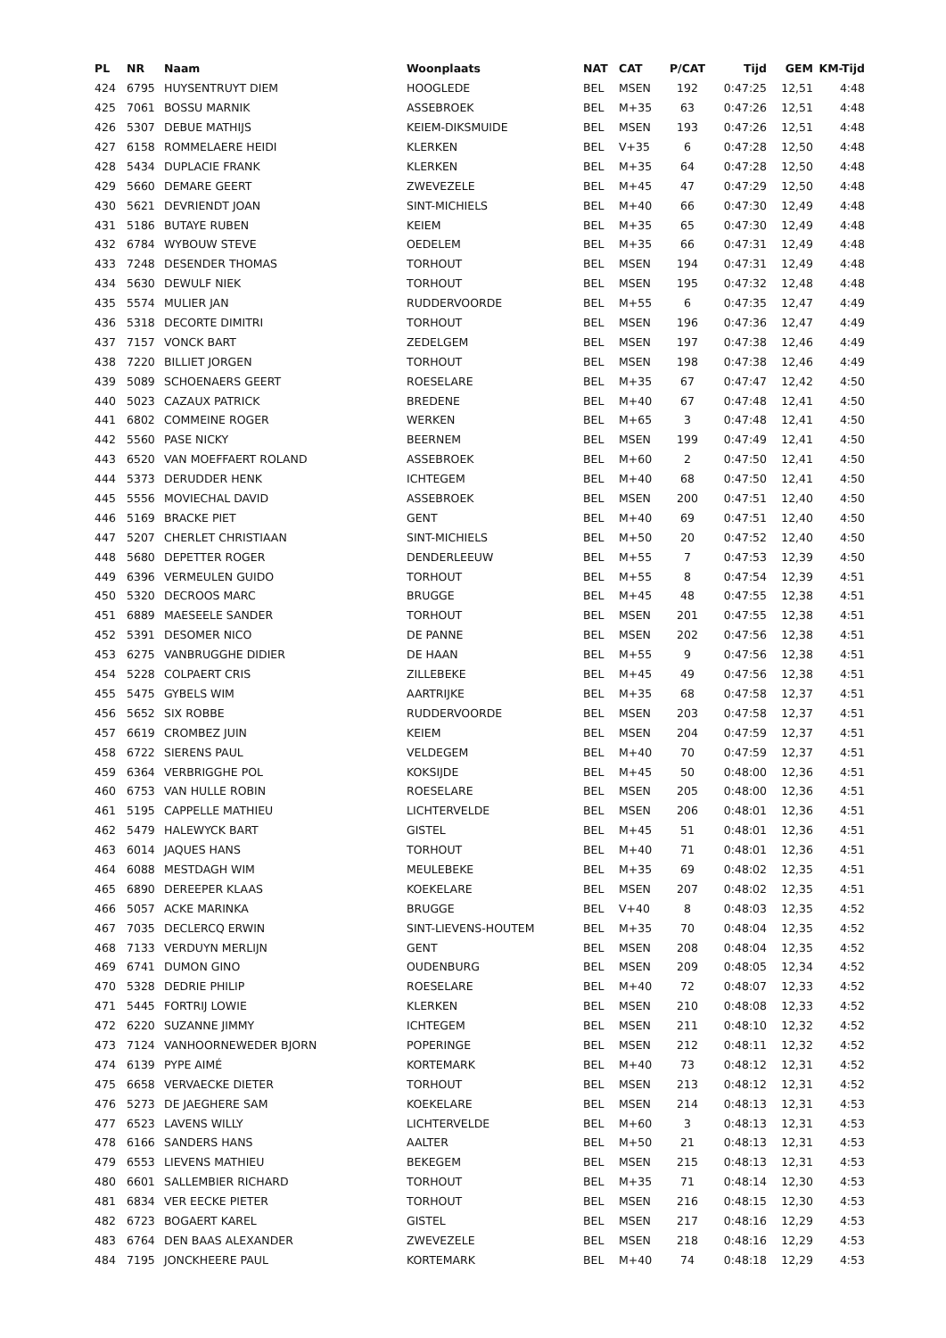| PL | NR | Naam | Woonplaats | NAT | CAT | P/CAT | Tijd | GEM | KM-Tijd |
| --- | --- | --- | --- | --- | --- | --- | --- | --- | --- |
| 424 | 6795 | HUYSENTRUYT DIEM | HOOGLEDE | BEL | MSEN | 192 | 0:47:25 | 12,51 | 4:48 |
| 425 | 7061 | BOSSU MARNIK | ASSEBROEK | BEL | M+35 | 63 | 0:47:26 | 12,51 | 4:48 |
| 426 | 5307 | DEBUE MATHIJS | KEIEM-DIKSMUIDE | BEL | MSEN | 193 | 0:47:26 | 12,51 | 4:48 |
| 427 | 6158 | ROMMELAERE HEIDI | KLERKEN | BEL | V+35 | 6 | 0:47:28 | 12,50 | 4:48 |
| 428 | 5434 | DUPLACIE FRANK | KLERKEN | BEL | M+35 | 64 | 0:47:28 | 12,50 | 4:48 |
| 429 | 5660 | DEMARE GEERT | ZWEVEZELE | BEL | M+45 | 47 | 0:47:29 | 12,50 | 4:48 |
| 430 | 5621 | DEVRIENDT JOAN | SINT-MICHIELS | BEL | M+40 | 66 | 0:47:30 | 12,49 | 4:48 |
| 431 | 5186 | BUTAYE RUBEN | KEIEM | BEL | M+35 | 65 | 0:47:30 | 12,49 | 4:48 |
| 432 | 6784 | WYBOUW STEVE | OEDELEM | BEL | M+35 | 66 | 0:47:31 | 12,49 | 4:48 |
| 433 | 7248 | DESENDER THOMAS | TORHOUT | BEL | MSEN | 194 | 0:47:31 | 12,49 | 4:48 |
| 434 | 5630 | DEWULF NIEK | TORHOUT | BEL | MSEN | 195 | 0:47:32 | 12,48 | 4:48 |
| 435 | 5574 | MULIER JAN | RUDDERVOORDE | BEL | M+55 | 6 | 0:47:35 | 12,47 | 4:49 |
| 436 | 5318 | DECORTE DIMITRI | TORHOUT | BEL | MSEN | 196 | 0:47:36 | 12,47 | 4:49 |
| 437 | 7157 | VONCK BART | ZEDELGEM | BEL | MSEN | 197 | 0:47:38 | 12,46 | 4:49 |
| 438 | 7220 | BILLIET JORGEN | TORHOUT | BEL | MSEN | 198 | 0:47:38 | 12,46 | 4:49 |
| 439 | 5089 | SCHOENAERS GEERT | ROESELARE | BEL | M+35 | 67 | 0:47:47 | 12,42 | 4:50 |
| 440 | 5023 | CAZAUX PATRICK | BREDENE | BEL | M+40 | 67 | 0:47:48 | 12,41 | 4:50 |
| 441 | 6802 | COMMEINE ROGER | WERKEN | BEL | M+65 | 3 | 0:47:48 | 12,41 | 4:50 |
| 442 | 5560 | PASE NICKY | BEERNEM | BEL | MSEN | 199 | 0:47:49 | 12,41 | 4:50 |
| 443 | 6520 | VAN MOEFFAERT ROLAND | ASSEBROEK | BEL | M+60 | 2 | 0:47:50 | 12,41 | 4:50 |
| 444 | 5373 | DERUDDER HENK | ICHTEGEM | BEL | M+40 | 68 | 0:47:50 | 12,41 | 4:50 |
| 445 | 5556 | MOVIECHAL DAVID | ASSEBROEK | BEL | MSEN | 200 | 0:47:51 | 12,40 | 4:50 |
| 446 | 5169 | BRACKE PIET | GENT | BEL | M+40 | 69 | 0:47:51 | 12,40 | 4:50 |
| 447 | 5207 | CHERLET CHRISTIAAN | SINT-MICHIELS | BEL | M+50 | 20 | 0:47:52 | 12,40 | 4:50 |
| 448 | 5680 | DEPETTER ROGER | DENDERLEEUW | BEL | M+55 | 7 | 0:47:53 | 12,39 | 4:50 |
| 449 | 6396 | VERMEULEN GUIDO | TORHOUT | BEL | M+55 | 8 | 0:47:54 | 12,39 | 4:51 |
| 450 | 5320 | DECROOS MARC | BRUGGE | BEL | M+45 | 48 | 0:47:55 | 12,38 | 4:51 |
| 451 | 6889 | MAESEELE SANDER | TORHOUT | BEL | MSEN | 201 | 0:47:55 | 12,38 | 4:51 |
| 452 | 5391 | DESOMER NICO | DE PANNE | BEL | MSEN | 202 | 0:47:56 | 12,38 | 4:51 |
| 453 | 6275 | VANBRUGGHE DIDIER | DE HAAN | BEL | M+55 | 9 | 0:47:56 | 12,38 | 4:51 |
| 454 | 5228 | COLPAERT CRIS | ZILLEBEKE | BEL | M+45 | 49 | 0:47:56 | 12,38 | 4:51 |
| 455 | 5475 | GYBELS WIM | AARTRIJKE | BEL | M+35 | 68 | 0:47:58 | 12,37 | 4:51 |
| 456 | 5652 | SIX ROBBE | RUDDERVOORDE | BEL | MSEN | 203 | 0:47:58 | 12,37 | 4:51 |
| 457 | 6619 | CROMBEZ JUIN | KEIEM | BEL | MSEN | 204 | 0:47:59 | 12,37 | 4:51 |
| 458 | 6722 | SIERENS PAUL | VELDEGEM | BEL | M+40 | 70 | 0:47:59 | 12,37 | 4:51 |
| 459 | 6364 | VERBRIGGHE POL | KOKSIJDE | BEL | M+45 | 50 | 0:48:00 | 12,36 | 4:51 |
| 460 | 6753 | VAN HULLE ROBIN | ROESELARE | BEL | MSEN | 205 | 0:48:00 | 12,36 | 4:51 |
| 461 | 5195 | CAPPELLE MATHIEU | LICHTERVELDE | BEL | MSEN | 206 | 0:48:01 | 12,36 | 4:51 |
| 462 | 5479 | HALEWYCK BART | GISTEL | BEL | M+45 | 51 | 0:48:01 | 12,36 | 4:51 |
| 463 | 6014 | JAQUES HANS | TORHOUT | BEL | M+40 | 71 | 0:48:01 | 12,36 | 4:51 |
| 464 | 6088 | MESTDAGH WIM | MEULEBEKE | BEL | M+35 | 69 | 0:48:02 | 12,35 | 4:51 |
| 465 | 6890 | DEREEPER KLAAS | KOEKELARE | BEL | MSEN | 207 | 0:48:02 | 12,35 | 4:51 |
| 466 | 5057 | ACKE MARINKA | BRUGGE | BEL | V+40 | 8 | 0:48:03 | 12,35 | 4:52 |
| 467 | 7035 | DECLERCQ ERWIN | SINT-LIEVENS-HOUTEM | BEL | M+35 | 70 | 0:48:04 | 12,35 | 4:52 |
| 468 | 7133 | VERDUYN MERLIJN | GENT | BEL | MSEN | 208 | 0:48:04 | 12,35 | 4:52 |
| 469 | 6741 | DUMON GINO | OUDENBURG | BEL | MSEN | 209 | 0:48:05 | 12,34 | 4:52 |
| 470 | 5328 | DEDRIE PHILIP | ROESELARE | BEL | M+40 | 72 | 0:48:07 | 12,33 | 4:52 |
| 471 | 5445 | FORTRIJ LOWIE | KLERKEN | BEL | MSEN | 210 | 0:48:08 | 12,33 | 4:52 |
| 472 | 6220 | SUZANNE JIMMY | ICHTEGEM | BEL | MSEN | 211 | 0:48:10 | 12,32 | 4:52 |
| 473 | 7124 | VANHOORNEWEDER BJORN | POPERINGE | BEL | MSEN | 212 | 0:48:11 | 12,32 | 4:52 |
| 474 | 6139 | PYPE AIMÉ | KORTEMARK | BEL | M+40 | 73 | 0:48:12 | 12,31 | 4:52 |
| 475 | 6658 | VERVAECKE DIETER | TORHOUT | BEL | MSEN | 213 | 0:48:12 | 12,31 | 4:52 |
| 476 | 5273 | DE JAEGHERE SAM | KOEKELARE | BEL | MSEN | 214 | 0:48:13 | 12,31 | 4:53 |
| 477 | 6523 | LAVENS WILLY | LICHTERVELDE | BEL | M+60 | 3 | 0:48:13 | 12,31 | 4:53 |
| 478 | 6166 | SANDERS HANS | AALTER | BEL | M+50 | 21 | 0:48:13 | 12,31 | 4:53 |
| 479 | 6553 | LIEVENS MATHIEU | BEKEGEM | BEL | MSEN | 215 | 0:48:13 | 12,31 | 4:53 |
| 480 | 6601 | SALLEMBIER RICHARD | TORHOUT | BEL | M+35 | 71 | 0:48:14 | 12,30 | 4:53 |
| 481 | 6834 | VER EECKE PIETER | TORHOUT | BEL | MSEN | 216 | 0:48:15 | 12,30 | 4:53 |
| 482 | 6723 | BOGAERT KAREL | GISTEL | BEL | MSEN | 217 | 0:48:16 | 12,29 | 4:53 |
| 483 | 6764 | DEN BAAS ALEXANDER | ZWEVEZELE | BEL | MSEN | 218 | 0:48:16 | 12,29 | 4:53 |
| 484 | 7195 | JONCKHEERE PAUL | KORTEMARK | BEL | M+40 | 74 | 0:48:18 | 12,29 | 4:53 |